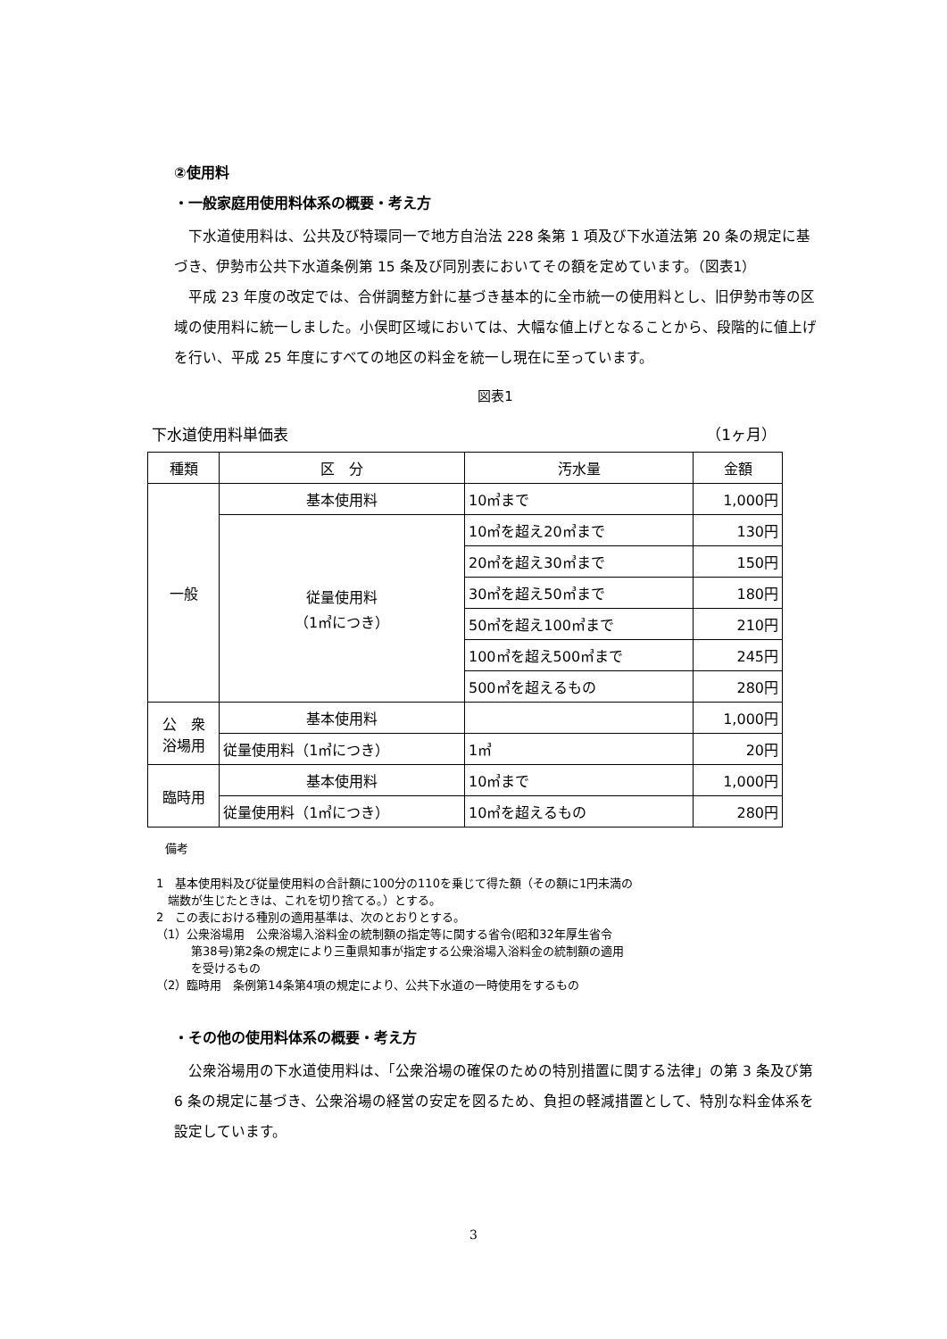②使用料
・一般家庭用使用料体系の概要・考え方
　下水道使用料は、公共及び特環同一で地方自治法 228 条第 1 項及び下水道法第 20 条の規定に基づき、伊勢市公共下水道条例第 15 条及び同別表においてその額を定めています。（図表1）
　平成 23 年度の改定では、合併調整方針に基づき基本的に全市統一の使用料とし、旧伊勢市等の区域の使用料に統一しました。小俣町区域においては、大幅な値上げとなることから、段階的に値上げを行い、平成 25 年度にすべての地区の料金を統一し現在に至っています。
図表1
下水道使用料単価表 （1ヶ月）
| 種類 | 区 分 | 汚水量 | 金額 |
| --- | --- | --- | --- |
| 一般 | 基本使用料 | 10㎥まで | 1,000円 |
| | 従量使用料 （1㎥につき） | 10㎥を超え20㎥まで | 130円 |
| | | 20㎥を超え30㎥まで | 150円 |
| | | 30㎥を超え50㎥まで | 180円 |
| | | 50㎥を超え100㎥まで | 210円 |
| | | 100㎥を超え500㎥まで | 245円 |
| | | 500㎥を超えるもの | 280円 |
| 公 衆 浴場用 | 基本使用料 | | 1,000円 |
| | 従量使用料（1㎥につき） | 1㎥ | 20円 |
| 臨時用 | 基本使用料 | 10㎥まで | 1,000円 |
| | 従量使用料（1㎥につき） | 10㎥を超えるもの | 280円 |
備考
1　基本使用料及び従量使用料の合計額に100分の110を乗じて得た額（その額に1円未満の
　端数が生じたときは、これを切り捨てる。）とする。
2　この表における種別の適用基準は、次のとおりとする。
（1）公衆浴場用　公衆浴場入浴料金の統制額の指定等に関する省令(昭和32年厚生省令
　　　第38号)第2条の規定により三重県知事が指定する公衆浴場入浴料金の統制額の適用
　　　を受けるもの
（2）臨時用　条例第14条第4項の規定により、公共下水道の一時使用をするもの
・その他の使用料体系の概要・考え方
　公衆浴場用の下水道使用料は、「公衆浴場の確保のための特別措置に関する法律」の第 3 条及び第 6 条の規定に基づき、公衆浴場の経営の安定を図るため、負担の軽減措置として、特別な料金体系を設定しています。
3